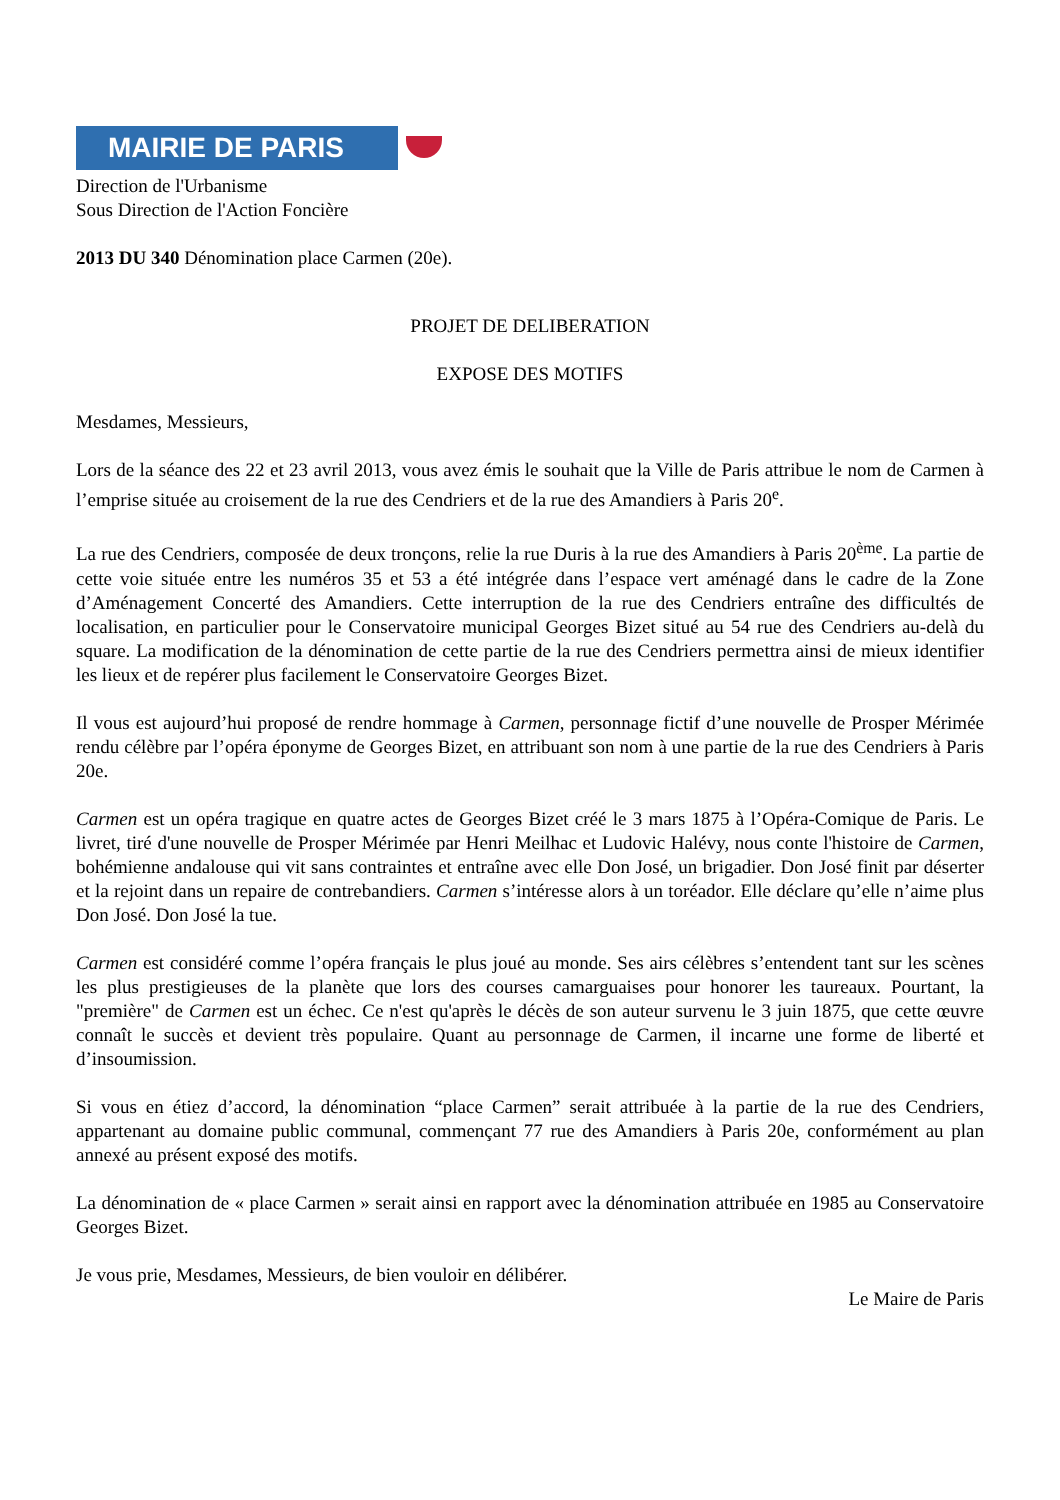MAIRIE DE PARIS
Direction de l'Urbanisme
Sous Direction de l'Action Foncière
2013 DU 340 Dénomination place Carmen (20e).
PROJET DE DELIBERATION
EXPOSE DES MOTIFS
Mesdames, Messieurs,
Lors de la séance des 22 et 23 avril 2013, vous avez émis le souhait que la Ville de Paris attribue le nom de Carmen à l’emprise située au croisement de la rue des Cendriers et de la rue des Amandiers à Paris 20<sup>e</sup>.
La rue des Cendriers, composée de deux tronçons, relie la rue Duris à la rue des Amandiers à Paris 20<sup>ème</sup>. La partie de cette voie située entre les numéros 35 et 53 a été intégrée dans l’espace vert aménagé dans le cadre de la Zone d’Aménagement Concerté des Amandiers. Cette interruption de la rue des Cendriers entraîne des difficultés de localisation, en particulier pour le Conservatoire municipal Georges Bizet situé au 54 rue des Cendriers au-delà du square. La modification de la dénomination de cette partie de la rue des Cendriers permettra ainsi de mieux identifier les lieux et de repérer plus facilement le Conservatoire Georges Bizet.
Il vous est aujourd’hui proposé de rendre hommage à Carmen, personnage fictif d’une nouvelle de Prosper Mérimée rendu célèbre par l’opéra éponyme de Georges Bizet, en attribuant son nom à une partie de la rue des Cendriers à Paris 20e.
Carmen est un opéra tragique en quatre actes de Georges Bizet créé le 3 mars 1875 à l’Opéra-Comique de Paris. Le livret, tiré d'une nouvelle de Prosper Mérimée par Henri Meilhac et Ludovic Halévy, nous conte l'histoire de Carmen, bohémienne andalouse qui vit sans contraintes et entraîne avec elle Don José, un brigadier. Don José finit par déserter et la rejoint dans un repaire de contrebandiers. Carmen s’intéresse alors à un toréador. Elle déclare qu’elle n’aime plus Don José. Don José la tue.
Carmen est considéré comme l’opéra français le plus joué au monde. Ses airs célèbres s’entendent tant sur les scènes les plus prestigieuses de la planète que lors des courses camarguaises pour honorer les taureaux. Pourtant, la "première" de Carmen est un échec. Ce n'est qu'après le décès de son auteur survenu le 3 juin 1875, que cette œuvre connaît le succès et devient très populaire. Quant au personnage de Carmen, il incarne une forme de liberté et d’insoumission.
Si vous en étiez d’accord, la dénomination “place Carmen” serait attribuée à la partie de la rue des Cendriers, appartenant au domaine public communal, commençant 77 rue des Amandiers à Paris 20e, conformément au plan annexé au présent exposé des motifs.
La dénomination de « place Carmen » serait ainsi en rapport avec la dénomination attribuée en 1985 au Conservatoire Georges Bizet.
Je vous prie, Mesdames, Messieurs, de bien vouloir en délibérer.
Le Maire de Paris